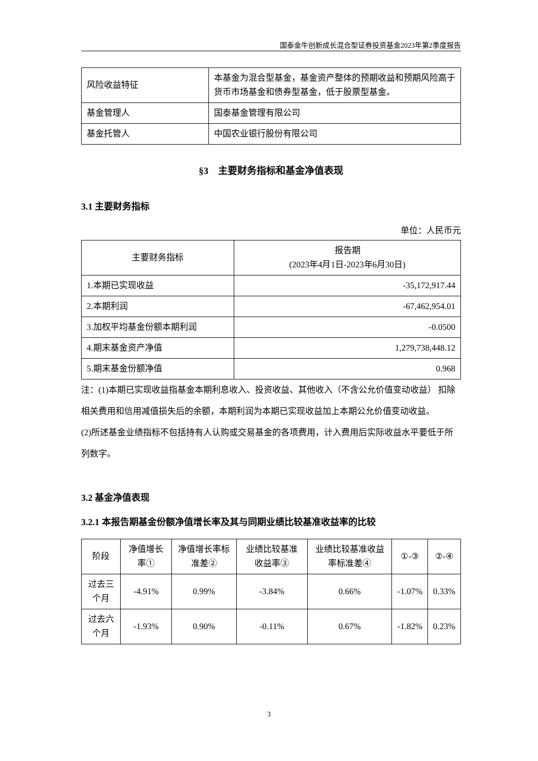国泰金牛创新成长混合型证券投资基金2023年第2季度报告
| 风险收益特征 | 本基金为混合型基金，基金资产整体的预期收益和预期风险高于货币市场基金和债券型基金，低于股票型基金。 |
| 基金管理人 | 国泰基金管理有限公司 |
| 基金托管人 | 中国农业银行股份有限公司 |
§3　主要财务指标和基金净值表现
3.1 主要财务指标
单位：人民币元
| 主要财务指标 | 报告期 (2023年4月1日-2023年6月30日) |
| --- | --- |
| 1.本期已实现收益 | -35,172,917.44 |
| 2.本期利润 | -67,462,954.01 |
| 3.加权平均基金份额本期利润 | -0.0500 |
| 4.期末基金资产净值 | 1,279,738,448.12 |
| 5.期末基金份额净值 | 0.968 |
注：(1)本期已实现收益指基金本期利息收入、投资收益、其他收入（不含公允价值变动收益） 扣除相关费用和信用减值损失后的余额，本期利润为本期已实现收益加上本期公允价值变动收益。
(2)所述基金业绩指标不包括持有人认购或交易基金的各项费用，计入费用后实际收益水平要低于所列数字。
3.2 基金净值表现
3.2.1 本报告期基金份额净值增长率及其与同期业绩比较基准收益率的比较
| 阶段 | 净值增长率① | 净值增长率标准差② | 业绩比较基准收益率③ | 业绩比较基准收益率标准差④ | ①-③ | ②-④ |
| --- | --- | --- | --- | --- | --- | --- |
| 过去三个月 | -4.91% | 0.99% | -3.84% | 0.66% | -1.07% | 0.33% |
| 过去六个月 | -1.93% | 0.90% | -0.11% | 0.67% | -1.82% | 0.23% |
3